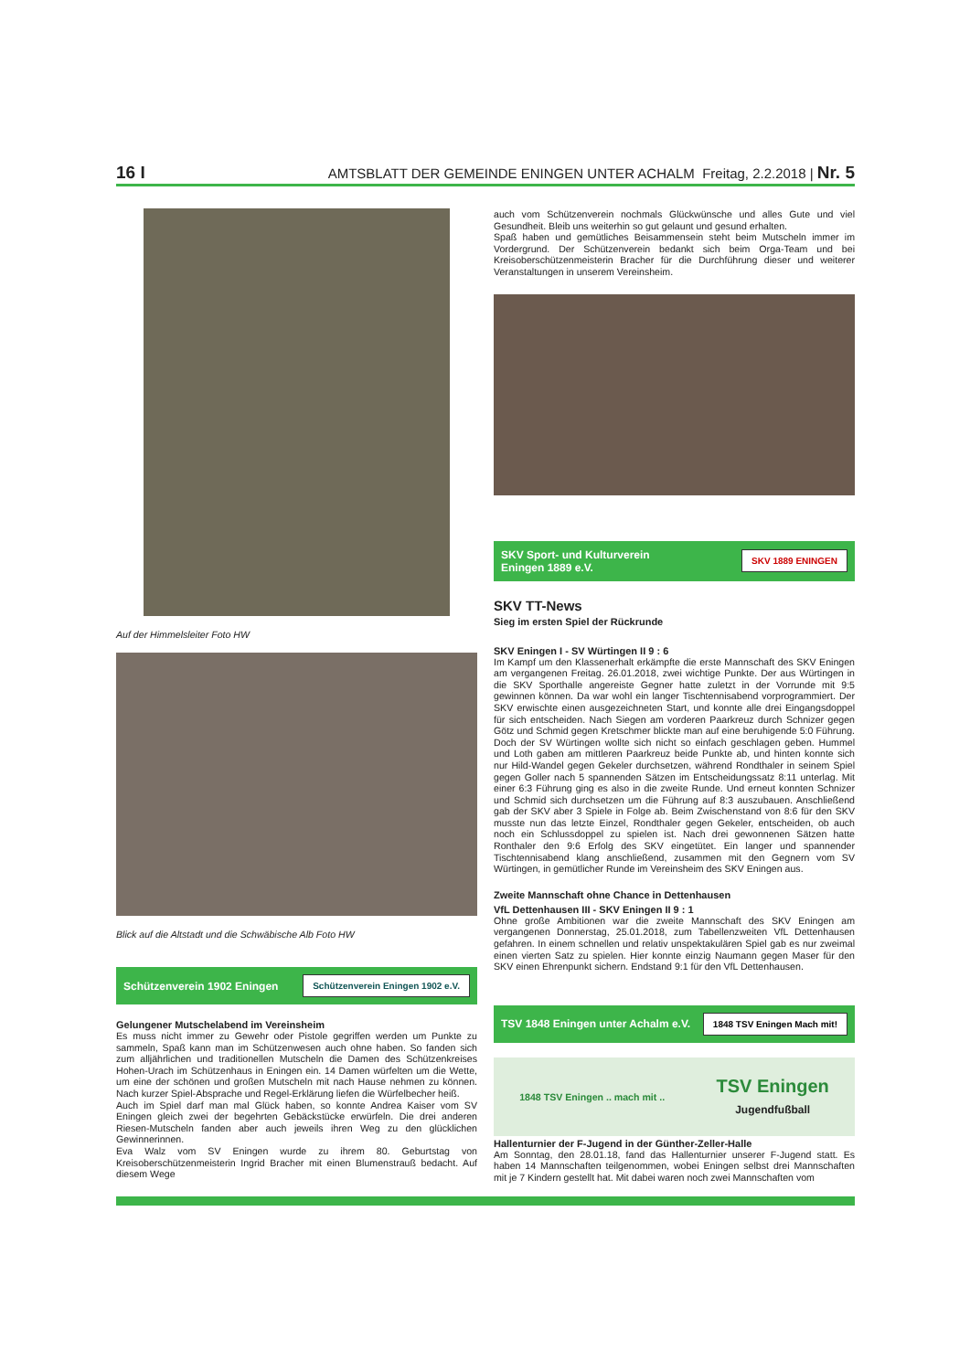16 I AMTSBLATT DER GEMEINDE ENINGEN UNTER ACHALM Freitag, 2.2.2018 | Nr. 5
Auf der Himmelsleiter Foto HW
Blick auf die Altstadt und die Schwäbische Alb Foto HW
Schützenverein 1902 Eningen Schützenverein Eningen 1902 e.V.
Gelungener Mutschelabend im Vereinsheim
Es muss nicht immer zu Gewehr oder Pistole gegriffen werden um Punkte zu sammeln, Spaß kann man im Schützenwesen auch ohne haben. So fanden sich zum alljährlichen und traditionellen Mutscheln die Damen des Schützenkreises Hohen-Urach im Schützenhaus in Eningen ein. 14 Damen würfelten um die Wette, um eine der schönen und großen Mutscheln mit nach Hause nehmen zu können. Nach kurzer Spiel-Absprache und Regel-Erklärung liefen die Würfelbecher heiß.
Auch im Spiel darf man mal Glück haben, so konnte Andrea Kaiser vom SV Eningen gleich zwei der begehrten Gebäckstücke erwürfeln. Die drei anderen Riesen-Mutscheln fanden aber auch jeweils ihren Weg zu den glücklichen Gewinnerinnen.
Eva Walz vom SV Eningen wurde zu ihrem 80. Geburtstag von Kreisoberschützenmeisterin Ingrid Bracher mit einen Blumenstrauß bedacht. Auf diesem Wege
auch vom Schützenverein nochmals Glückwünsche und alles Gute und viel Gesundheit. Bleib uns weiterhin so gut gelaunt und gesund erhalten.
Spaß haben und gemütliches Beisammensein steht beim Mutscheln immer im Vordergrund. Der Schützenverein bedankt sich beim Orga-Team und bei Kreisoberschützenmeisterin Bracher für die Durchführung dieser und weiterer Veranstaltungen in unserem Vereinsheim.
SKV Sport- und Kulturverein
Eningen 1889 e.V. SKV 1889 ENINGEN
SKV TT-News
Sieg im ersten Spiel der Rückrunde
SKV Eningen I - SV Würtingen II 9 : 6
Im Kampf um den Klassenerhalt erkämpfte die erste Mannschaft des SKV Eningen am vergangenen Freitag. 26.01.2018, zwei wichtige Punkte. Der aus Würtingen in die SKV Sporthalle angereiste Gegner hatte zuletzt in der Vorrunde mit 9:5 gewinnen können. Da war wohl ein langer Tischtennisabend vorprogrammiert. Der SKV erwischte einen ausgezeichneten Start, und konnte alle drei Eingangsdoppel für sich entscheiden. Nach Siegen am vorderen Paarkreuz durch Schnizer gegen Götz und Schmid gegen Kretschmer blickte man auf eine beruhigende 5:0 Führung. Doch der SV Würtingen wollte sich nicht so einfach geschlagen geben. Hummel und Loth gaben am mittleren Paarkreuz beide Punkte ab, und hinten konnte sich nur Hild-Wandel gegen Gekeler durchsetzen, während Rondthaler in seinem Spiel gegen Goller nach 5 spannenden Sätzen im Entscheidungssatz 8:11 unterlag. Mit einer 6:3 Führung ging es also in die zweite Runde. Und erneut konnten Schnizer und Schmid sich durchsetzen um die Führung auf 8:3 auszubauen. Anschließend gab der SKV aber 3 Spiele in Folge ab. Beim Zwischenstand von 8:6 für den SKV musste nun das letzte Einzel, Rondthaler gegen Gekeler, entscheiden, ob auch noch ein Schlussdoppel zu spielen ist. Nach drei gewonnenen Sätzen hatte Ronthaler den 9:6 Erfolg des SKV eingetütet. Ein langer und spannender Tischtennisabend klang anschließend, zusammen mit den Gegnern vom SV Würtingen, in gemütlicher Runde im Vereinsheim des SKV Eningen aus.
Zweite Mannschaft ohne Chance in Dettenhausen
VfL Dettenhausen III - SKV Eningen II 9 : 1
Ohne große Ambitionen war die zweite Mannschaft des SKV Eningen am vergangenen Donnerstag, 25.01.2018, zum Tabellenzweiten VfL Dettenhausen gefahren. In einem schnellen und relativ unspektakulären Spiel gab es nur zweimal einen vierten Satz zu spielen. Hier konnte einzig Naumann gegen Maser für den SKV einen Ehrenpunkt sichern. Endstand 9:1 für den VfL Dettenhausen.
TSV 1848 Eningen unter Achalm e.V. 1848 TSV Eningen Mach mit!
1848 TSV Eningen .. mach mit .. TSV Eningen
Jugendfußball
Hallenturnier der F-Jugend in der Günther-Zeller-Halle
Am Sonntag, den 28.01.18, fand das Hallenturnier unserer F-Jugend statt. Es haben 14 Mannschaften teilgenommen, wobei Eningen selbst drei Mannschaften mit je 7 Kindern gestellt hat. Mit dabei waren noch zwei Mannschaften vom